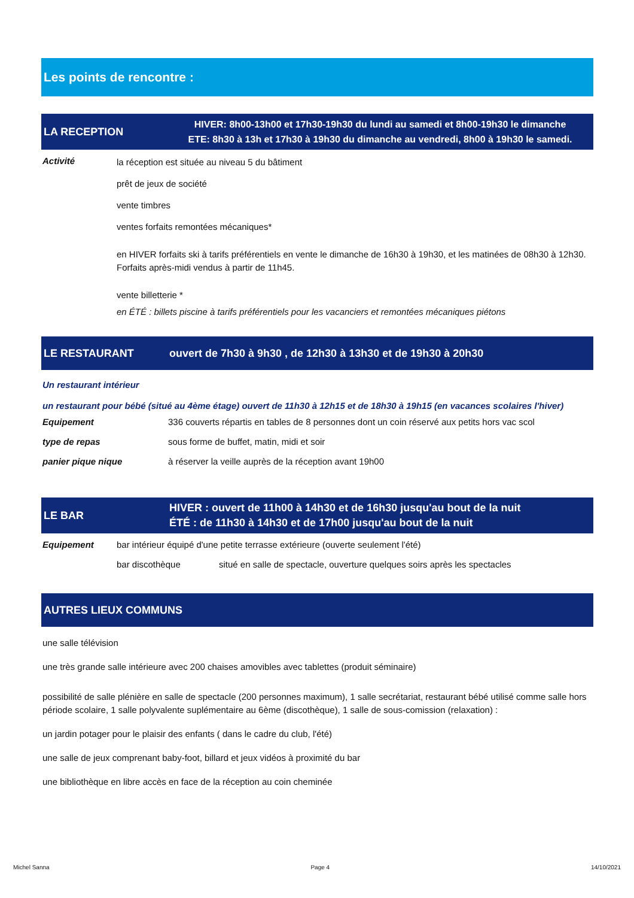Les points de rencontre :
LA RECEPTION
HIVER: 8h00-13h00 et 17h30-19h30 du lundi au samedi et 8h00-19h30 le dimanche
ETE: 8h30 à 13h et 17h30 à 19h30 du dimanche au vendredi, 8h00 à 19h30 le samedi.
Activité
la réception est située au niveau 5 du bâtiment
prêt de jeux de société
vente timbres
ventes forfaits remontées mécaniques*
en HIVER forfaits ski à tarifs préférentiels en vente le dimanche de 16h30 à 19h30, et les matinées de 08h30 à 12h30. Forfaits après-midi vendus à partir de 11h45.
vente billetterie *
en ÉTÉ : billets piscine à tarifs préférentiels pour les vacanciers et remontées mécaniques piétons
LE RESTAURANT
ouvert de 7h30 à 9h30 , de 12h30 à 13h30 et de 19h30 à 20h30
Un restaurant intérieur
un restaurant pour bébé (situé au 4ème étage) ouvert de 11h30 à 12h15 et de 18h30 à 19h15 (en vacances scolaires l'hiver)
Equipement 336 couverts répartis en tables de 8 personnes dont un coin réservé aux petits hors vac scol
type de repas sous forme de buffet, matin, midi et soir
panier pique nique à réserver la veille auprès de la réception avant 19h00
LE BAR
HIVER : ouvert de 11h00 à 14h30 et de 16h30 jusqu'au bout de la nuit
ÉTÉ : de 11h30 à 14h30 et de 17h00 jusqu'au bout de la nuit
Equipement bar intérieur équipé d'une petite terrasse extérieure (ouverte seulement l'été)
bar discothèque situé en salle de spectacle, ouverture quelques soirs après les spectacles
AUTRES LIEUX COMMUNS
une salle télévision
une très grande salle intérieure avec 200 chaises amovibles avec tablettes (produit séminaire)
possibilité de salle plénière en salle de spectacle (200 personnes maximum), 1 salle secrétariat, restaurant bébé utilisé comme salle hors période scolaire, 1 salle polyvalente suplémentaire au 6ème (discothèque), 1 salle de sous-comission (relaxation) :
un jardin potager pour le plaisir des enfants ( dans le cadre du club, l'été)
une salle de jeux comprenant baby-foot, billard et jeux vidéos à proximité du bar
une bibliothèque en libre accès en face de la réception au coin cheminée
Michel Sanna Page 4 14/10/2021